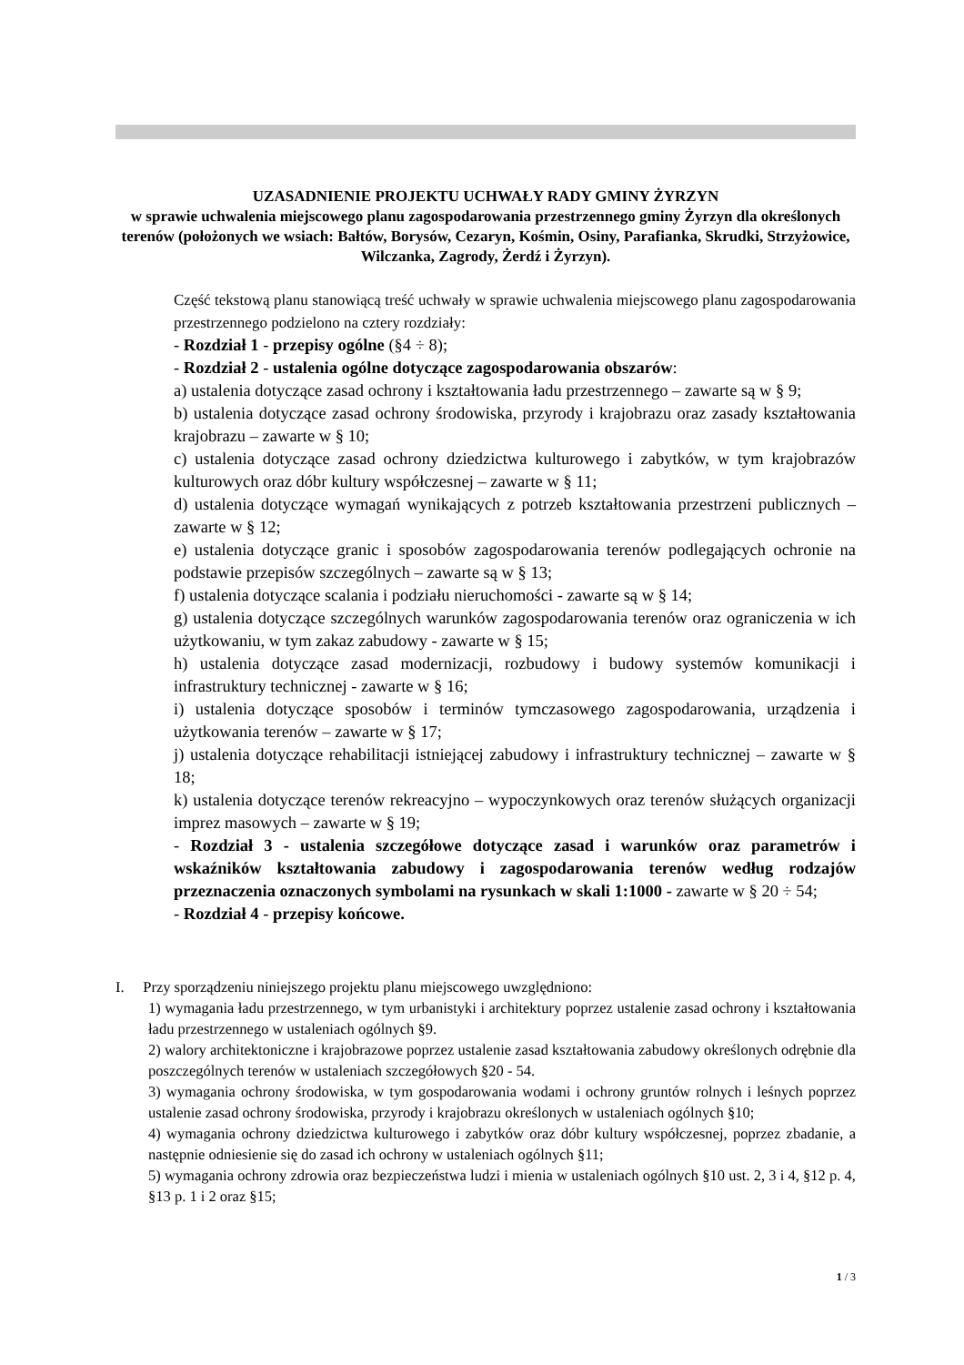UZASADNIENIE PROJEKTU UCHWAŁY RADY GMINY ŻYRZYN
w sprawie uchwalenia miejscowego planu zagospodarowania przestrzennego gminy Żyrzyn dla określonych terenów (położonych we wsiach: Bałtów, Borysów, Cezaryn, Kośmin, Osiny, Parafianka, Skrudki, Strzyżowice, Wilczanka, Zagrody, Żerdź i Żyrzyn).
Część tekstową planu stanowiącą treść uchwały w sprawie uchwalenia miejscowego planu zagospodarowania przestrzennego podzielono na cztery rozdziały:
- Rozdział 1 - przepisy ogólne (§4 ÷ 8);
- Rozdział 2 - ustalenia ogólne dotyczące zagospodarowania obszarów:
a) ustalenia dotyczące zasad ochrony i kształtowania ładu przestrzennego – zawarte są w § 9;
b) ustalenia dotyczące zasad ochrony środowiska, przyrody i krajobrazu oraz zasady kształtowania krajobrazu – zawarte w § 10;
c) ustalenia dotyczące zasad ochrony dziedzictwa kulturowego i zabytków, w tym krajobrazów kulturowych oraz dóbr kultury współczesnej – zawarte w § 11;
d) ustalenia dotyczące wymagań wynikających z potrzeb kształtowania przestrzeni publicznych – zawarte w § 12;
e) ustalenia dotyczące granic i sposobów zagospodarowania terenów podlegających ochronie na podstawie przepisów szczególnych – zawarte są w § 13;
f) ustalenia dotyczące scalania i podziału nieruchomości - zawarte są w § 14;
g) ustalenia dotyczące szczególnych warunków zagospodarowania terenów oraz ograniczenia w ich użytkowaniu, w tym zakaz zabudowy - zawarte w § 15;
h) ustalenia dotyczące zasad modernizacji, rozbudowy i budowy systemów komunikacji i infrastruktury technicznej - zawarte w § 16;
i) ustalenia dotyczące sposobów i terminów tymczasowego zagospodarowania, urządzenia i użytkowania terenów – zawarte w § 17;
j) ustalenia dotyczące rehabilitacji istniejącej zabudowy i infrastruktury technicznej – zawarte w § 18;
k) ustalenia dotyczące terenów rekreacyjno – wypoczynkowych oraz terenów służących organizacji imprez masowych – zawarte w § 19;
- Rozdział 3 - ustalenia szczegółowe dotyczące zasad i warunków oraz parametrów i wskaźników kształtowania zabudowy i zagospodarowania terenów według rodzajów przeznaczenia oznaczonych symbolami na rysunkach w skali 1:1000 - zawarte w § 20 ÷ 54;
- Rozdział 4 - przepisy końcowe.
I. Przy sporządzeniu niniejszego projektu planu miejscowego uwzględniono:
1) wymagania ładu przestrzennego, w tym urbanistyki i architektury poprzez ustalenie zasad ochrony i kształtowania ładu przestrzennego w ustaleniach ogólnych §9.
2) walory architektoniczne i krajobrazowe poprzez ustalenie zasad kształtowania zabudowy określonych odrębnie dla poszczególnych terenów w ustaleniach szczegółowych §20 - 54.
3) wymagania ochrony środowiska, w tym gospodarowania wodami i ochrony gruntów rolnych i leśnych poprzez ustalenie zasad ochrony środowiska, przyrody i krajobrazu określonych w ustaleniach ogólnych §10;
4) wymagania ochrony dziedzictwa kulturowego i zabytków oraz dóbr kultury współczesnej, poprzez zbadanie, a następnie odniesienie się do zasad ich ochrony w ustaleniach ogólnych §11;
5) wymagania ochrony zdrowia oraz bezpieczeństwa ludzi i mienia w ustaleniach ogólnych §10 ust. 2, 3 i 4, §12 p. 4, §13 p. 1 i 2 oraz §15;
1 / 3